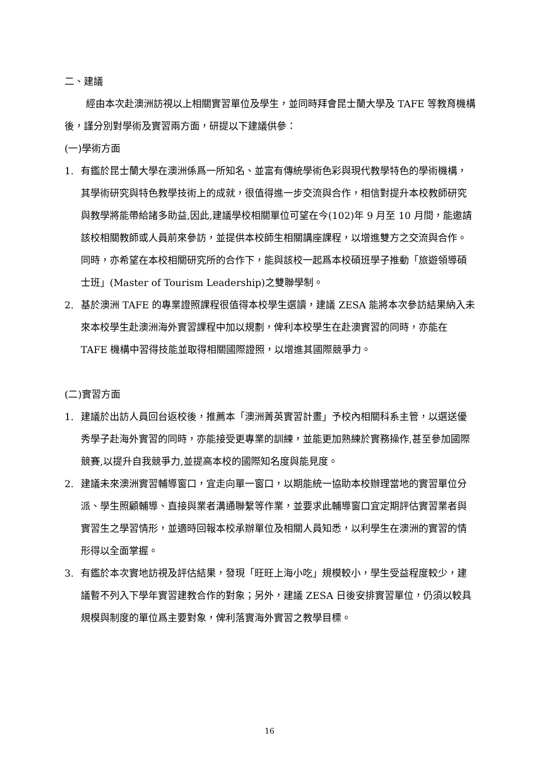二、建議
經由本次赴澳洲訪視以上相關實習單位及學生，並同時拜會昆士蘭大學及 TAFE 等教育機構後，謹分別對學術及實習兩方面，研提以下建議供參：
(一)學術方面
1. 有鑑於昆士蘭大學在澳洲係爲一所知名、並富有傳統學術色彩與現代教學特色的學術機構，其學術研究與特色教學技術上的成就，很值得進一步交流與合作，相信對提升本校教師研究與教學將能帶給諸多助益,因此,建議學校相關單位可望在今(102)年 9 月至 10 月間，能邀請該校相關教師或人員前來參訪，並提供本校師生相關講座課程，以增進雙方之交流與合作。同時，亦希望在本校相關研究所的合作下，能與該校一起爲本校碩班學子推動「旅遊領導碩士班」(Master of Tourism Leadership)之雙聯學制。
2. 基於澳洲 TAFE 的專業證照課程很值得本校學生選讀，建議 ZESA 能將本次參訪結果納入未來本校學生赴澳洲海外實習課程中加以規劃，俾利本校學生在赴澳實習的同時，亦能在 TAFE 機構中習得技能並取得相關國際證照，以增進其國際競爭力。
(二)實習方面
1. 建議於出訪人員回台返校後，推薦本「澳洲菁英實習計畫」予校內相關科系主管，以選送優秀學子赴海外實習的同時，亦能接受更專業的訓練，並能更加熟練於實務操作,甚至參加國際競賽,以提升自我競爭力,並提高本校的國際知名度與能見度。
2. 建議未來澳洲實習輔導窗口，宜走向單一窗口，以期能統一協助本校辦理當地的實習單位分派、學生照顧輔導、直接與業者溝通聯繫等作業，並要求此輔導窗口宜定期評估實習業者與實習生之學習情形，並適時回報本校承辦單位及相關人員知悉，以利學生在澳洲的實習的情形得以全面掌握。
3. 有鑑於本次實地訪視及評估結果，發現「旺旺上海小吃」規模較小，學生受益程度較少，建議暫不列入下學年實習建教合作的對象；另外，建議 ZESA 日後安排實習單位，仍須以較具規模與制度的單位爲主要對象，俾利落實海外實習之教學目標。
16